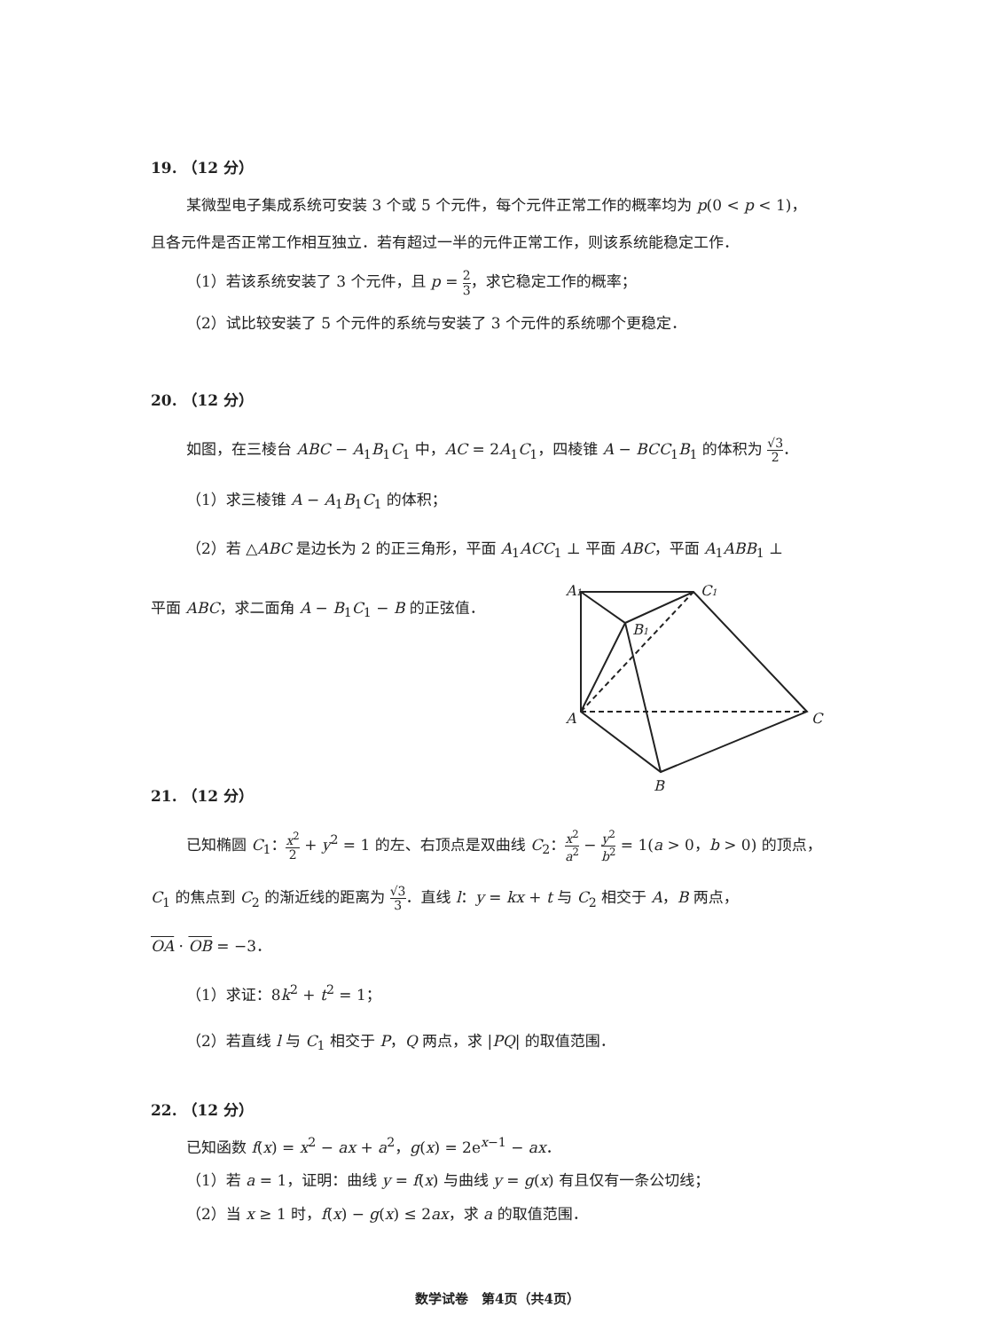19. （12 分）
某微型电子集成系统可安装 3 个或 5 个元件，每个元件正常工作的概率均为 p(0 < p < 1)，
且各元件是否正常工作相互独立．若有超过一半的元件正常工作，则该系统能稳定工作．
（1）若该系统安装了 3 个元件，且 p = 2 3，求它稳定工作的概率；
（2）试比较安装了 5 个元件的系统与安装了 3 个元件的系统哪个更稳定．
20. （12 分）
如图，在三棱台 ABC − A<sub>1</sub>B<sub>1</sub>C<sub>1</sub> 中，AC = 2A<sub>1</sub>C<sub>1</sub>，四棱锥 A − BCC<sub>1</sub>B<sub>1</sub> 的体积为 √3 2．
（1）求三棱锥 A − A<sub>1</sub>B<sub>1</sub>C<sub>1</sub> 的体积；
（2）若 △ABC 是边长为 2 的正三角形，平面 A<sub>1</sub>ACC<sub>1</sub> ⊥ 平面 ABC，平面 A<sub>1</sub>ABB<sub>1</sub> ⊥
平面 ABC，求二面角 A − B<sub>1</sub>C<sub>1</sub> − B 的正弦值．
A1
C1
B1
A
C
B
21. （12 分）
已知椭圆 C<sub>1</sub>：x<sup>2</sup> 2 + y<sup>2</sup> = 1 的左、右顶点是双曲线 C<sub>2</sub>：x<sup>2</sup> a<sup>2</sup> − y<sup>2</sup> b<sup>2</sup> = 1(a > 0，b > 0) 的顶点，
C<sub>1</sub> 的焦点到 C<sub>2</sub> 的渐近线的距离为 √3 3．直线 l：y = kx + t 与 C<sub>2</sub> 相交于 A，B 两点，
OA · OB = −3．
（1）求证：8k<sup>2</sup> + t<sup>2</sup> = 1；
（2）若直线 l 与 C<sub>1</sub> 相交于 P，Q 两点，求 |PQ| 的取值范围．
22. （12 分）
已知函数 f(x) = x<sup>2</sup> − ax + a<sup>2</sup>，g(x) = 2e<sup>x−1</sup> − ax．
（1）若 a = 1，证明：曲线 y = f(x) 与曲线 y = g(x) 有且仅有一条公切线；
（2）当 x ≥ 1 时，f(x) − g(x) ≤ 2ax，求 a 的取值范围．
数学试卷　第4页（共4页）